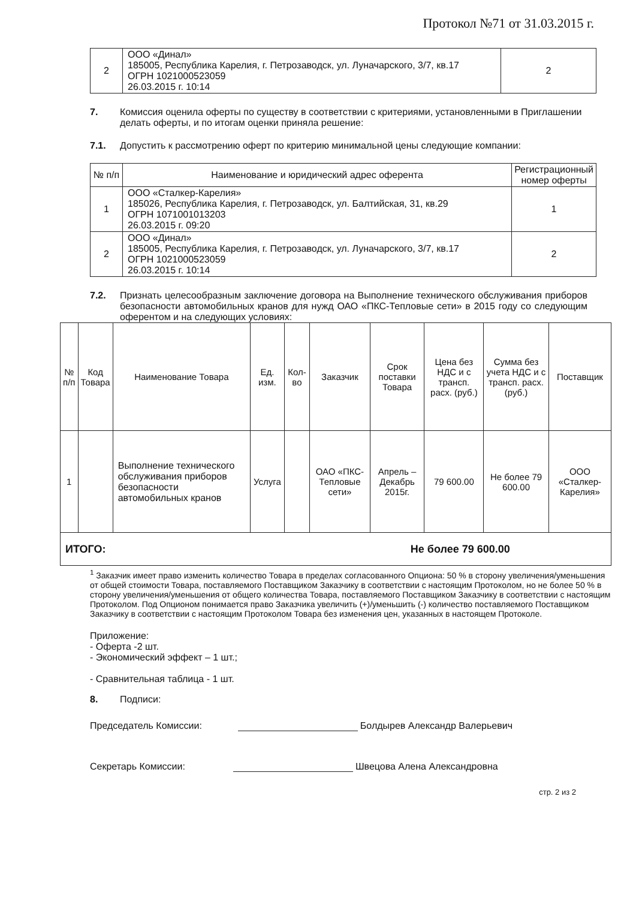Протокол №71 от 31.03.2015 г.
| 2 | ООО «Динал» 185005, Республика Карелия, г. Петрозаводск, ул. Луначарского, 3/7, кв.17 ОГРН 1021000523059 26.03.2015 г. 10:14 | 2 |
7. Комиссия оценила оферты по существу в соответствии с критериями, установленными в Приглашении делать оферты, и по итогам оценки приняла решение:
7.1. Допустить к рассмотрению оферт по критерию минимальной цены следующие компании:
| № п/п | Наименование и юридический адрес оферента | Регистрационный номер оферты |
| --- | --- | --- |
| 1 | ООО «Сталкер-Карелия» 185026, Республика Карелия, г. Петрозаводск, ул. Балтийская, 31, кв.29 ОГРН 1071001013203 26.03.2015 г. 09:20 | 1 |
| 2 | ООО «Динал» 185005, Республика Карелия, г. Петрозаводск, ул. Луначарского, 3/7, кв.17 ОГРН 1021000523059 26.03.2015 г. 10:14 | 2 |
7.2. Признать целесообразным заключение договора на Выполнение технического обслуживания приборов безопасности автомобильных кранов для нужд ОАО «ПКС-Тепловые сети» в 2015 году со следующим оферентом и на следующих условиях:
| № п/п | Код Товара | Наименование Товара | Ед. изм. | Кол-во | Заказчик | Срок поставки Товара | Цена без НДС и с трансп. расх. (руб.) | Сумма без учета НДС и с трансп. расх. (руб.) | Поставщик |
| --- | --- | --- | --- | --- | --- | --- | --- | --- | --- |
| 1 | | Выполнение технического обслуживания приборов безопасности автомобильных кранов | Услуга | | ОАО «ПКС-Тепловые сети» | Апрель – Декабрь 2015г. | 79 600.00 | Не более 79 600.00 | ООО «Сталкер-Карелия» |
| ИТОГО: | | | | | Не более 79 600.00 | | | | |
<sup>1</sup> Заказчик имеет право изменить количество Товара в пределах согласованного Опциона: 50 % в сторону увеличения/уменьшения от общей стоимости Товара, поставляемого Поставщиком Заказчику в соответствии с настоящим Протоколом, но не более 50 % в сторону увеличения/уменьшения от общего количества Товара, поставляемого Поставщиком Заказчику в соответствии с настоящим Протоколом. Под Опционом понимается право Заказчика увеличить (+)/уменьшить (-) количество поставляемого Поставщиком Заказчику в соответствии с настоящим Протоколом Товара без изменения цен, указанных в настоящем Протоколе.
Приложение:
- Оферта -2 шт.
- Экономический эффект – 1 шт.;
- Сравнительная таблица - 1 шт.
8. Подписи:
Председатель Комиссии: Болдырев Александр Валерьевич
Секретарь Комиссии: Швецова Алена Александровна
стр. 2 из 2